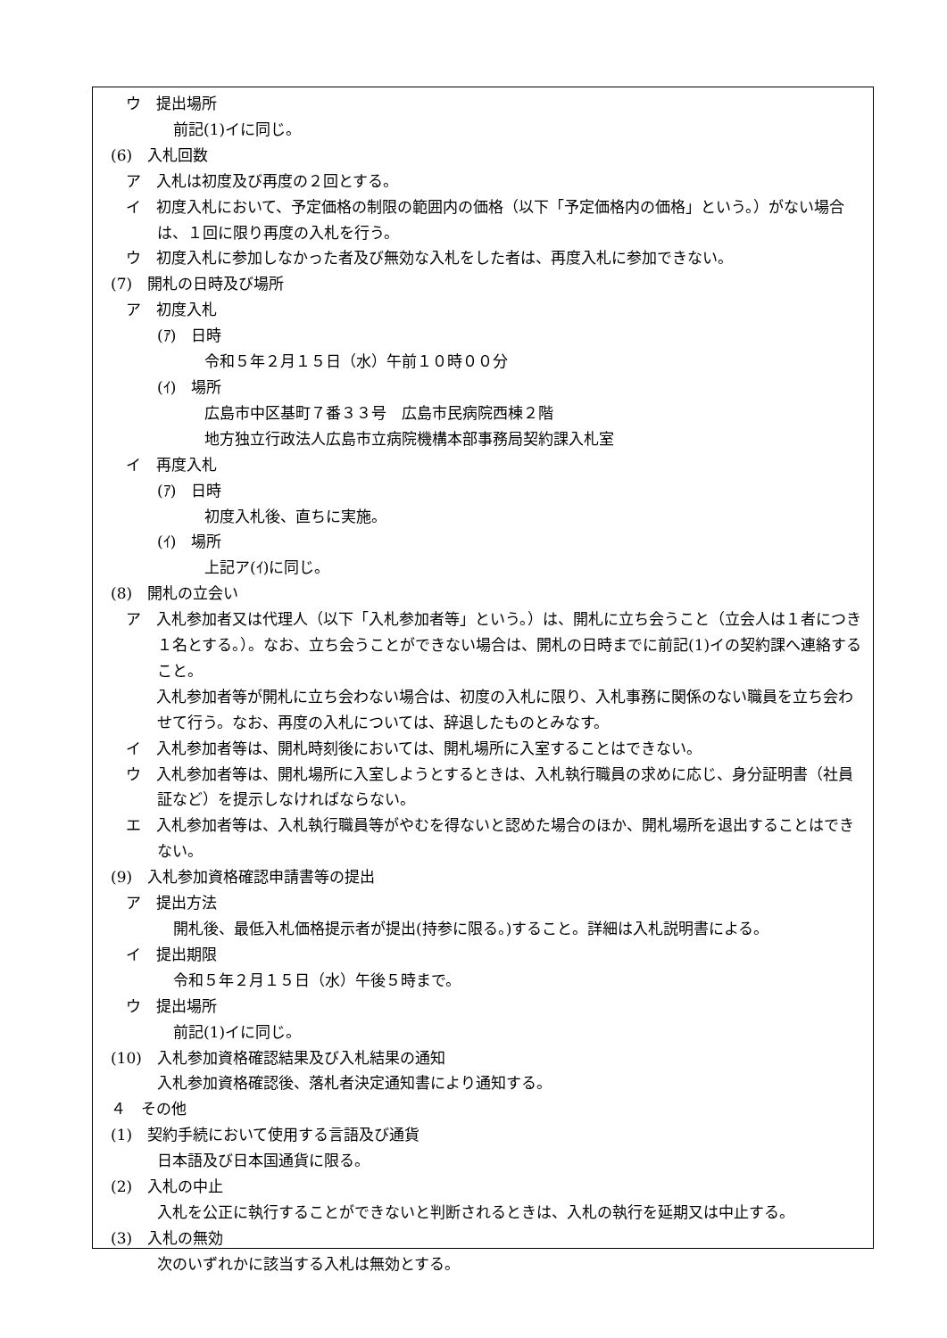ウ　提出場所
前記(1)イに同じ。
(6)　入札回数
ア　入札は初度及び再度の２回とする。
イ　初度入札において、予定価格の制限の範囲内の価格（以下「予定価格内の価格」という。）がない場合は、１回に限り再度の入札を行う。
ウ　初度入札に参加しなかった者及び無効な入札をした者は、再度入札に参加できない。
(7)　開札の日時及び場所
ア　初度入札
(ｱ)　日時
令和５年２月１５日（水）午前１０時００分
(ｲ)　場所
広島市中区基町７番３３号　広島市民病院西棟２階
地方独立行政法人広島市立病院機構本部事務局契約課入札室
イ　再度入札
(ｱ)　日時
初度入札後、直ちに実施。
(ｲ)　場所
上記ア(ｲ)に同じ。
(8)　開札の立会い
ア　入札参加者又は代理人（以下「入札参加者等」という。）は、開札に立ち会うこと（立会人は１者につき１名とする。）。なお、立ち会うことができない場合は、開札の日時までに前記(1)イの契約課へ連絡すること。
　　入札参加者等が開札に立ち会わない場合は、初度の入札に限り、入札事務に関係のない職員を立ち会わせて行う。なお、再度の入札については、辞退したものとみなす。
イ　入札参加者等は、開札時刻後においては、開札場所に入室することはできない。
ウ　入札参加者等は、開札場所に入室しようとするときは、入札執行職員の求めに応じ、身分証明書（社員証など）を提示しなければならない。
エ　入札参加者等は、入札執行職員等がやむを得ないと認めた場合のほか、開札場所を退出することはできない。
(9)　入札参加資格確認申請書等の提出
ア　提出方法
開札後、最低入札価格提示者が提出(持参に限る。)すること。詳細は入札説明書による。
イ　提出期限
令和５年２月１５日（水）午後５時まで。
ウ　提出場所
前記(1)イに同じ。
(10)　入札参加資格確認結果及び入札結果の通知
入札参加資格確認後、落札者決定通知書により通知する。
４　その他
(1)　契約手続において使用する言語及び通貨
日本語及び日本国通貨に限る。
(2)　入札の中止
入札を公正に執行することができないと判断されるときは、入札の執行を延期又は中止する。
(3)　入札の無効
次のいずれかに該当する入札は無効とする。